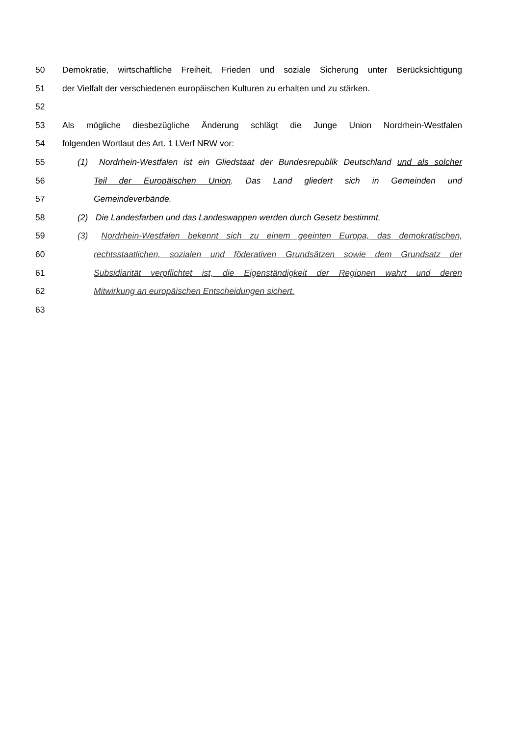50 Demokratie, wirtschaftliche Freiheit, Frieden und soziale Sicherung unter Berücksichtigung
51 der Vielfalt der verschiedenen europäischen Kulturen zu erhalten und zu stärken.
52
53 Als mögliche diesbezügliche Änderung schlägt die Junge Union Nordrhein-Westfalen
54 folgenden Wortlaut des Art. 1 LVerf NRW vor:
55 (1) Nordrhein-Westfalen ist ein Gliedstaat der Bundesrepublik Deutschland und als solcher
56 Teil der Europäischen Union. Das Land gliedert sich in Gemeinden und
57 Gemeindeverbände.
58 (2) Die Landesfarben und das Landeswappen werden durch Gesetz bestimmt.
59 (3) Nordrhein-Westfalen bekennt sich zu einem geeinten Europa, das demokratischen,
60 rechtsstaatlichen, sozialen und föderativen Grundsätzen sowie dem Grundsatz der
61 Subsidiarität verpflichtet ist, die Eigenständigkeit der Regionen wahrt und deren
62 Mitwirkung an europäischen Entscheidungen sichert.
63